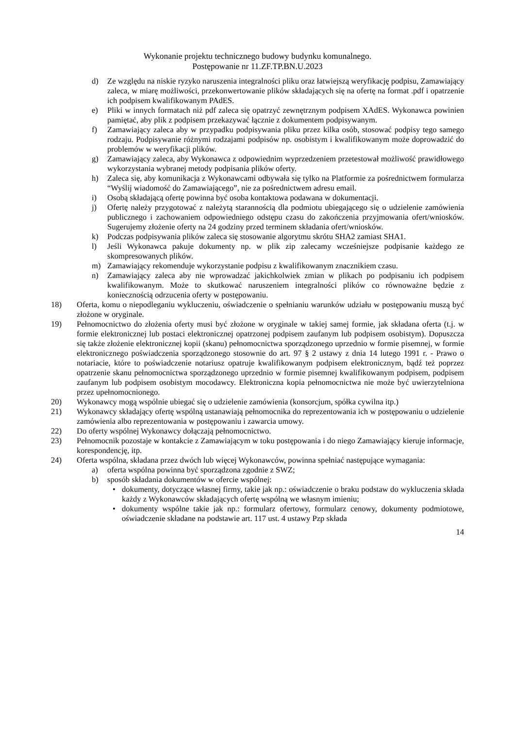Wykonanie projektu technicznego budowy budynku komunalnego.
Postępowanie nr 11.ZF.TP.BN.U.2023
d) Ze względu na niskie ryzyko naruszenia integralności pliku oraz łatwiejszą weryfikację podpisu, Zamawiający zaleca, w miarę możliwości, przekonwertowanie plików składających się na ofertę na format .pdf i opatrzenie ich podpisem kwalifikowanym PAdES.
e) Pliki w innych formatach niż pdf zaleca się opatrzyć zewnętrznym podpisem XAdES. Wykonawca powinien pamiętać, aby plik z podpisem przekazywać łącznie z dokumentem podpisywanym.
f) Zamawiający zaleca aby w przypadku podpisywania pliku przez kilka osób, stosować podpisy tego samego rodzaju. Podpisywanie różnymi rodzajami podpisów np. osobistym i kwalifikowanym może doprowadzić do problemów w weryfikacji plików.
g) Zamawiający zaleca, aby Wykonawca z odpowiednim wyprzedzeniem przetestował możliwość prawidłowego wykorzystania wybranej metody podpisania plików oferty.
h) Zaleca się, aby komunikacja z Wykonawcami odbywała się tylko na Platformie za pośrednictwem formularza “Wyślij wiadomość do Zamawiającego”, nie za pośrednictwem adresu email.
i) Osobą składającą ofertę powinna być osoba kontaktowa podawana w dokumentacji.
j) Ofertę należy przygotować z należytą starannością dla podmiotu ubiegającego się o udzielenie zamówienia publicznego i zachowaniem odpowiedniego odstępu czasu do zakończenia przyjmowania ofert/wniosków. Sugerujemy złożenie oferty na 24 godziny przed terminem składania ofert/wniosków.
k) Podczas podpisywania plików zaleca się stosowanie algorytmu skrótu SHA2 zamiast SHA1.
l) Jeśli Wykonawca pakuje dokumenty np. w plik zip zalecamy wcześniejsze podpisanie każdego ze skompresowanych plików.
m) Zamawiający rekomenduje wykorzystanie podpisu z kwalifikowanym znacznikiem czasu.
n) Zamawiający zaleca aby nie wprowadzać jakichkolwiek zmian w plikach po podpisaniu ich podpisem kwalifikowanym. Może to skutkować naruszeniem integralności plików co równoważne będzie z koniecznością odrzucenia oferty w postępowaniu.
18) Oferta, komu o niepodleganiu wykluczeniu, oświadczenie o spełnianiu warunków udziału w postępowaniu muszą być złożone w oryginale.
19) Pełnomocnictwo do złożenia oferty musi być złożone w oryginale w takiej samej formie, jak składana oferta (t.j. w formie elektronicznej lub postaci elektronicznej opatrzonej podpisem zaufanym lub podpisem osobistym). Dopuszcza się także złożenie elektronicznej kopii (skanu) pełnomocnictwa sporządzonego uprzednio w formie pisemnej, w formie elektronicznego poświadczenia sporządzonego stosownie do art. 97 § 2 ustawy z dnia 14 lutego 1991 r. - Prawo o notariacie, które to poświadczenie notariusz opatruje kwalifikowanym podpisem elektronicznym, bądź też poprzez opatrzenie skanu pełnomocnictwa sporządzonego uprzednio w formie pisemnej kwalifikowanym podpisem, podpisem zaufanym lub podpisem osobistym mocodawcy. Elektroniczna kopia pełnomocnictwa nie może być uwierzytelniona przez upełnomocnionego.
20) Wykonawcy mogą wspólnie ubiegać się o udzielenie zamówienia (konsorcjum, spółka cywilna itp.)
21) Wykonawcy składający ofertę wspólną ustanawiają pełnomocnika do reprezentowania ich w postępowaniu o udzielenie zamówienia albo reprezentowania w postępowaniu i zawarcia umowy.
22) Do oferty wspólnej Wykonawcy dołączają pełnomocnictwo.
23) Pełnomocnik pozostaje w kontakcie z Zamawiającym w toku postępowania i do niego Zamawiający kieruje informacje, korespondencję, itp.
24) Oferta wspólna, składana przez dwóch lub więcej Wykonawców, powinna spełniać następujące wymagania:
a) oferta wspólna powinna być sporządzona zgodnie z SWZ;
b) sposób składania dokumentów w ofercie wspólnej:
• dokumenty, dotyczące własnej firmy, takie jak np.: oświadczenie o braku podstaw do wykluczenia składa każdy z Wykonawców składających ofertę wspólną we własnym imieniu;
• dokumenty wspólne takie jak np.: formularz ofertowy, formularz cenowy, dokumenty podmiotowe, oświadczenie składane na podstawie art. 117 ust. 4 ustawy Pzp składa
14